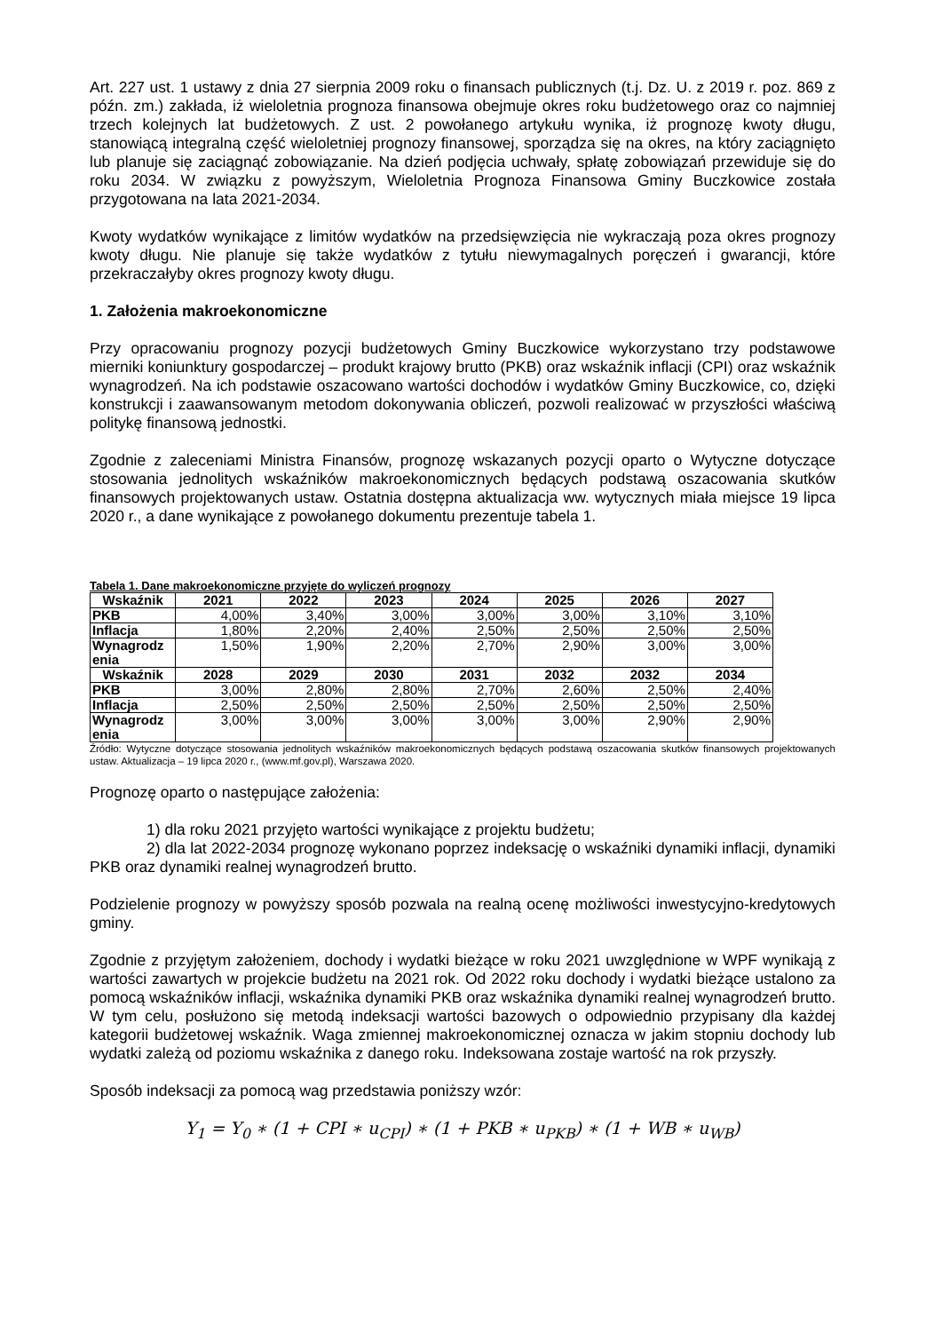Art. 227 ust. 1 ustawy z dnia 27 sierpnia 2009 roku o finansach publicznych (t.j. Dz. U. z 2019 r. poz. 869 z późn. zm.) zakłada, iż wieloletnia prognoza finansowa obejmuje okres roku budżetowego oraz co najmniej trzech kolejnych lat budżetowych. Z ust. 2 powołanego artykułu wynika, iż prognozę kwoty długu, stanowiącą integralną część wieloletniej prognozy finansowej, sporządza się na okres, na który zaciągnięto lub planuje się zaciągnąć zobowiązanie. Na dzień podjęcia uchwały, spłatę zobowiązań przewiduje się do roku 2034. W związku z powyższym, Wieloletnia Prognoza Finansowa Gminy Buczkowice została przygotowana na lata 2021-2034.
Kwoty wydatków wynikające z limitów wydatków na przedsięwzięcia nie wykraczają poza okres prognozy kwoty długu. Nie planuje się także wydatków z tytułu niewymagalnych poręczeń i gwarancji, które przekraczałyby okres prognozy kwoty długu.
1. Założenia makroekonomiczne
Przy opracowaniu prognozy pozycji budżetowych Gminy Buczkowice wykorzystano trzy podstawowe mierniki koniunktury gospodarczej – produkt krajowy brutto (PKB) oraz wskaźnik inflacji (CPI) oraz wskaźnik wynagrodzeń. Na ich podstawie oszacowano wartości dochodów i wydatków Gminy Buczkowice, co, dzięki konstrukcji i zaawansowanym metodom dokonywania obliczeń, pozwoli realizować w przyszłości właściwą politykę finansową jednostki.
Zgodnie z zaleceniami Ministra Finansów, prognozę wskazanych pozycji oparto o Wytyczne dotyczące stosowania jednolitych wskaźników makroekonomicznych będących podstawą oszacowania skutków finansowych projektowanych ustaw. Ostatnia dostępna aktualizacja ww. wytycznych miała miejsce 19 lipca 2020 r., a dane wynikające z powołanego dokumentu prezentuje tabela 1.
Tabela 1. Dane makroekonomiczne przyjęte do wyliczeń prognozy
| Wskaźnik | 2021 | 2022 | 2023 | 2024 | 2025 | 2026 | 2027 |
| --- | --- | --- | --- | --- | --- | --- | --- |
| PKB | 4,00% | 3,40% | 3,00% | 3,00% | 3,00% | 3,10% | 3,10% |
| Inflacja | 1,80% | 2,20% | 2,40% | 2,50% | 2,50% | 2,50% | 2,50% |
| Wynagrodz enia | 1,50% | 1,90% | 2,20% | 2,70% | 2,90% | 3,00% | 3,00% |
| Wskaźnik | 2028 | 2029 | 2030 | 2031 | 2032 | 2032 | 2034 |
| PKB | 3,00% | 2,80% | 2,80% | 2,70% | 2,60% | 2,50% | 2,40% |
| Inflacja | 2,50% | 2,50% | 2,50% | 2,50% | 2,50% | 2,50% | 2,50% |
| Wynagrodz enia | 3,00% | 3,00% | 3,00% | 3,00% | 3,00% | 2,90% | 2,90% |
Źródło: Wytyczne dotyczące stosowania jednolitych wskaźników makroekonomicznych będących podstawą oszacowania skutków finansowych projektowanych ustaw. Aktualizacja – 19 lipca 2020 r., (www.mf.gov.pl), Warszawa 2020.
Prognozę oparto o następujące założenia:
1) dla roku 2021 przyjęto wartości wynikające z projektu budżetu;
2) dla lat 2022-2034 prognozę wykonano poprzez indeksację o wskaźniki dynamiki inflacji, dynamiki PKB oraz dynamiki realnej wynagrodzeń brutto.
Podzielenie prognozy w powyższy sposób pozwala na realną ocenę możliwości inwestycyjno-kredytowych gminy.
Zgodnie z przyjętym założeniem, dochody i wydatki bieżące w roku 2021 uwzględnione w WPF wynikają z wartości zawartych w projekcie budżetu na 2021 rok. Od 2022 roku dochody i wydatki bieżące ustalono za pomocą wskaźników inflacji, wskaźnika dynamiki PKB oraz wskaźnika dynamiki realnej wynagrodzeń brutto. W tym celu, posłużono się metodą indeksacji wartości bazowych o odpowiednio przypisany dla każdej kategorii budżetowej wskaźnik. Waga zmiennej makroekonomicznej oznacza w jakim stopniu dochody lub wydatki zależą od poziomu wskaźnika z danego roku. Indeksowana zostaje wartość na rok przyszły.
Sposób indeksacji za pomocą wag przedstawia poniższy wzór:
Y<sub>1</sub> = Y<sub>0</sub> ∗ (1 + CPI ∗ u<sub>CPI</sub>) ∗ (1 + PKB ∗ u<sub>PKB</sub>) ∗ (1 + WB ∗ u<sub>WB</sub>)